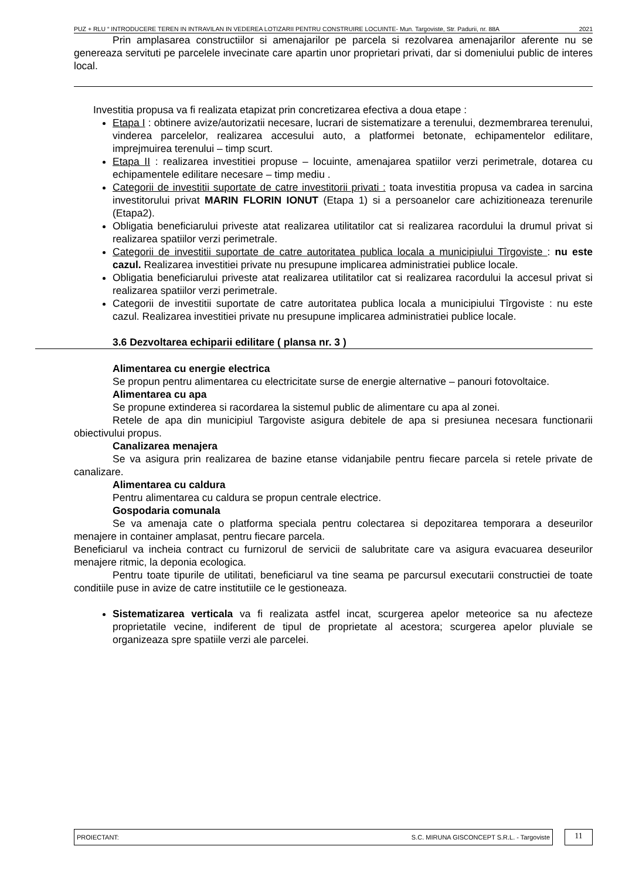PUZ + RLU “ INTRODUCERE TEREN IN INTRAVILAN IN VEDEREA LOTIZARII PENTRU CONSTRUIRE LOCUINTE- Mun. Targoviste, Str. Padurii, nr. 88A 2021
Prin amplasarea constructiilor si amenajarilor pe parcela si rezolvarea amenajarilor aferente nu se genereaza servituti pe parcelele invecinate care apartin unor proprietari privati, dar si domeniului public de interes local.
Investitia propusa va fi realizata etapizat prin concretizarea efectiva a doua etape :
Etapa I : obtinere avize/autorizatii necesare, lucrari de sistematizare a terenului, dezmembrarea terenului, vinderea parcelelor, realizarea accesului auto, a platformei betonate, echipamentelor edilitare, imprejmuirea terenului – timp scurt.
Etapa II : realizarea investitiei propuse – locuinte, amenajarea spatiilor verzi perimetrale, dotarea cu echipamentele edilitare necesare – timp mediu .
Categorii de investitii suportate de catre investitorii privati : toata investitia propusa va cadea in sarcina investitorului privat MARIN FLORIN IONUT (Etapa 1) si a persoanelor care achizitioneaza terenurile (Etapa2).
Obligatia beneficiarului priveste atat realizarea utilitatilor cat si realizarea racordului la drumul privat si realizarea spatiilor verzi perimetrale.
Categorii de investitii suportate de catre autoritatea publica locala a municipiului Tîrgoviste : nu este cazul. Realizarea investitiei private nu presupune implicarea administratiei publice locale.
Obligatia beneficiarului priveste atat realizarea utilitatilor cat si realizarea racordului la accesul privat si realizarea spatiilor verzi perimetrale.
Categorii de investitii suportate de catre autoritatea publica locala a municipiului Tîrgoviste : nu este cazul. Realizarea investitiei private nu presupune implicarea administratiei publice locale.
3.6 Dezvoltarea echiparii edilitare ( plansa nr. 3 )
Alimentarea cu energie electrica
Se propun pentru alimentarea cu electricitate surse de energie alternative – panouri fotovoltaice.
Alimentarea cu apa
Se propune extinderea si racordarea la sistemul public de alimentare cu apa al zonei.
Retele de apa din municipiul Targoviste asigura debitele de apa si presiunea necesara functionarii obiectivului propus.
Canalizarea menajera
Se va asigura prin realizarea de bazine etanse vidanjabile pentru fiecare parcela si retele private de canalizare.
Alimentarea cu caldura
Pentru alimentarea cu caldura se propun centrale electrice.
Gospodaria comunala
Se va amenaja cate o platforma speciala pentru colectarea si depozitarea temporara a deseurilor menajere in container amplasat, pentru fiecare parcela.
Beneficiarul va incheia contract cu furnizorul de servicii de salubritate care va asigura evacuarea deseurilor menajere ritmic, la deponia ecologica.
Pentru toate tipurile de utilitati, beneficiarul va tine seama pe parcursul executarii constructiei de toate conditiile puse in avize de catre institutiile ce le gestioneaza.
Sistematizarea verticala va fi realizata astfel incat, scurgerea apelor meteorice sa nu afecteze proprietatile vecine, indiferent de tipul de proprietate al acestora; scurgerea apelor pluviale se organizeaza spre spatiile verzi ale parcelei.
PROIECTANT: S.C. MIRUNA GISCONCEPT S.R.L. - Targoviste
11